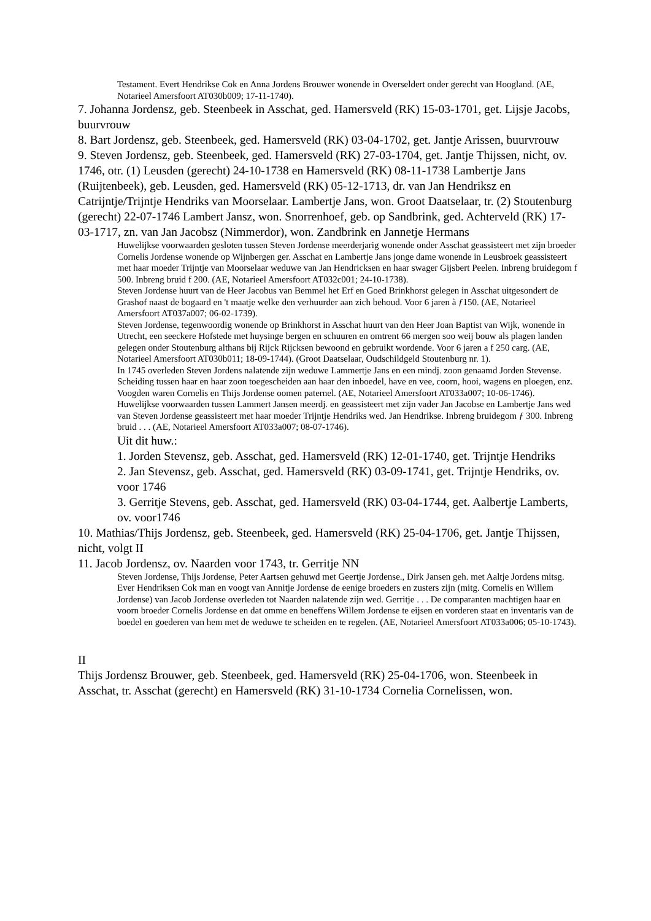Testament. Evert Hendrikse Cok en Anna Jordens Brouwer wonende in Overseldert onder gerecht van Hoogland. (AE, Notarieel Amersfoort AT030b009; 17-11-1740).
7. Johanna Jordensz, geb. Steenbeek in Asschat, ged. Hamersveld (RK) 15-03-1701, get. Lijsje Jacobs, buurvrouw
8. Bart Jordensz, geb. Steenbeek, ged. Hamersveld (RK) 03-04-1702, get. Jantje Arissen, buurvrouw
9. Steven Jordensz, geb. Steenbeek, ged. Hamersveld (RK) 27-03-1704, get. Jantje Thijssen, nicht, ov. 1746, otr. (1) Leusden (gerecht) 24-10-1738 en Hamersveld (RK) 08-11-1738 Lambertje Jans (Ruijtenbeek), geb. Leusden, ged. Hamersveld (RK) 05-12-1713, dr. van Jan Hendriksz en Catrijntje/Trijntje Hendriks van Moorselaar. Lambertje Jans, won. Groot Daatselaar, tr. (2) Stoutenburg (gerecht) 22-07-1746 Lambert Jansz, won. Snorrenhoef, geb. op Sandbrink, ged. Achterveld (RK) 17-03-1717, zn. van Jan Jacobsz (Nimmerdor), won. Zandbrink en Jannetje Hermans
Huwelijkse voorwaarden gesloten tussen Steven Jordense meerderjarig wonende onder Asschat geassisteert met zijn broeder Cornelis Jordense wonende op Wijnbergen ger. Asschat en Lambertje Jans jonge dame wonende in Leusbroek geassisteert met haar moeder Trijntje van Moorselaar weduwe van Jan Hendricksen en haar swager Gijsbert Peelen. Inbreng bruidegom f 500. Inbreng bruid f 200. (AE, Notarieel Amersfoort AT032c001; 24-10-1738).
Steven Jordense huurt van de Heer Jacobus van Bemmel het Erf en Goed Brinkhorst gelegen in Asschat uitgesondert de Grashof naast de bogaard en 't maatje welke den verhuurder aan zich behoud. Voor 6 jaren à ƒ150. (AE, Notarieel Amersfoort AT037a007; 06-02-1739).
Steven Jordense, tegenwoordig wonende op Brinkhorst in Asschat huurt van den Heer Joan Baptist van Wijk, wonende in Utrecht, een seeckere Hofstede met huysinge bergen en schuuren en omtrent 66 mergen soo weij bouw als plagen landen gelegen onder Stoutenburg althans bij Rijck Rijcksen bewoond en gebruikt wordende. Voor 6 jaren a f 250 carg. (AE, Notarieel Amersfoort AT030b011; 18-09-1744). (Groot Daatselaar, Oudschildgeld Stoutenburg nr. 1).
In 1745 overleden Steven Jordens nalatende zijn weduwe Lammertje Jans en een mindj. zoon genaamd Jorden Stevense. Scheiding tussen haar en haar zoon toegescheiden aan haar den inboedel, have en vee, coorn, hooi, wagens en ploegen, enz. Voogden waren Cornelis en Thijs Jordense oomen paternel. (AE, Notarieel Amersfoort AT033a007; 10-06-1746).
Huwelijkse voorwaarden tussen Lammert Jansen meerdj. en geassisteert met zijn vader Jan Jacobse en Lambertje Jans wed van Steven Jordense geassisteert met haar moeder Trijntje Hendriks wed. Jan Hendrikse. Inbreng bruidegom ƒ 300. Inbreng bruid . . . (AE, Notarieel Amersfoort AT033a007; 08-07-1746).
Uit dit huw.:
1. Jorden Stevensz, geb. Asschat, ged. Hamersveld (RK) 12-01-1740, get. Trijntje Hendriks
2. Jan Stevensz, geb. Asschat, ged. Hamersveld (RK) 03-09-1741, get. Trijntje Hendriks, ov. voor 1746
3. Gerritje Stevens, geb. Asschat, ged. Hamersveld (RK) 03-04-1744, get. Aalbertje Lamberts, ov. voor1746
10. Mathias/Thijs Jordensz, geb. Steenbeek, ged. Hamersveld (RK) 25-04-1706, get. Jantje Thijssen, nicht, volgt II
11. Jacob Jordensz, ov. Naarden voor 1743, tr. Gerritje NN
Steven Jordense, Thijs Jordense, Peter Aartsen gehuwd met Geertje Jordense., Dirk Jansen geh. met Aaltje Jordens mitsg. Ever Hendriksen Cok man en voogt van Annitje Jordense de eenige broeders en zusters zijn (mitg. Cornelis en Willem Jordense) van Jacob Jordense overleden tot Naarden nalatende zijn wed. Gerritje . . . De comparanten machtigen haar en voorn broeder Cornelis Jordense en dat omme en beneffens Willem Jordense te eijsen en vorderen staat en inventaris van de boedel en goederen van hem met de weduwe te scheiden en te regelen. (AE, Notarieel Amersfoort AT033a006; 05-10-1743).
II
Thijs Jordensz Brouwer, geb. Steenbeek, ged. Hamersveld (RK) 25-04-1706, won. Steenbeek in Asschat, tr. Asschat (gerecht) en Hamersveld (RK) 31-10-1734 Cornelia Cornelissen, won.